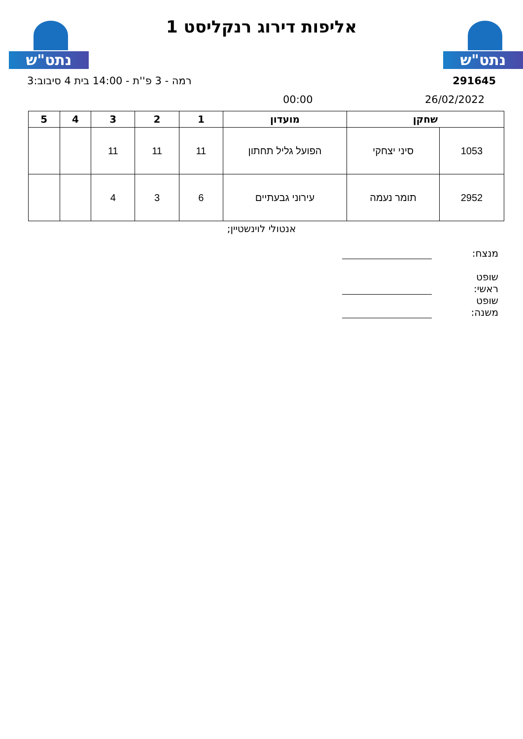נתט"ש נתט"ש
אליפות דירוג רנקליסט 1
291645 רמה - 3 פ''ת - 14:00 בית 4 סיבוב:3
26/02/2022 00:00
| שחקן | | מועדון | 1 | 2 | 3 | 4 | 5 |
| --- | --- | --- | --- | --- | --- | --- | --- |
| 1053 | סיני יצחקי | הפועל גליל תחתון | 11 | 11 | 11 | | |
| 2952 | תומר נעמה | עירוני גבעתיים | 6 | 3 | 4 | | |
אנטולי לוינשטיין;
מנצח:
שופט ראשי:
שופט משנה: